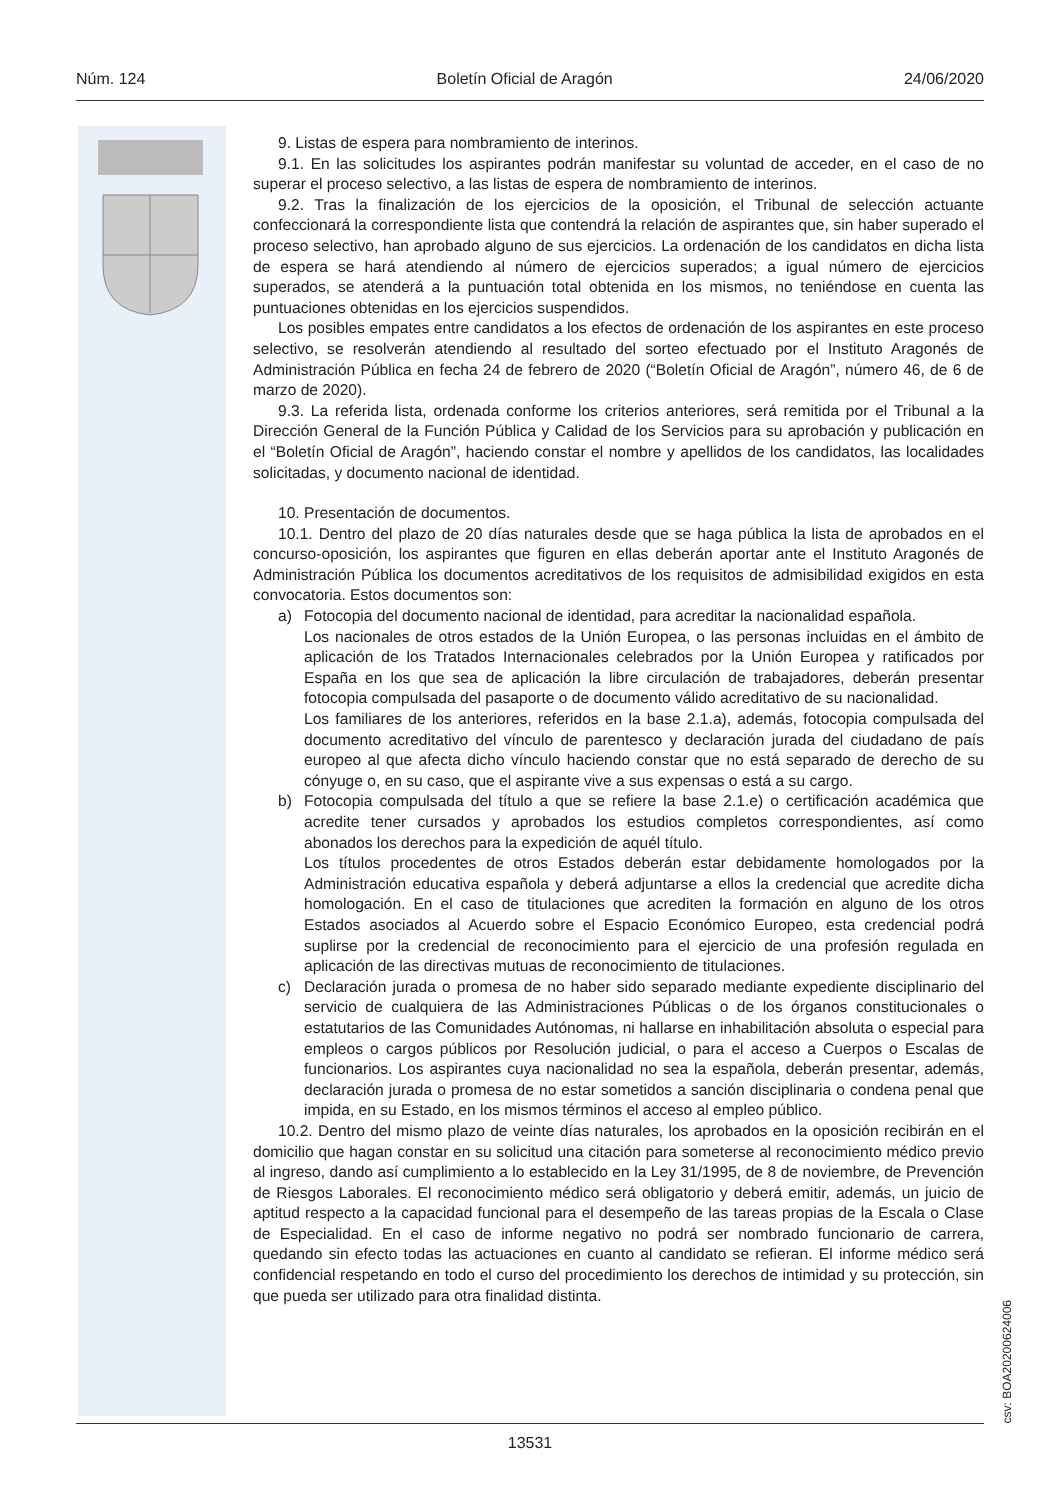Núm. 124 Boletín Oficial de Aragón 24/06/2020
9. Listas de espera para nombramiento de interinos.
9.1. En las solicitudes los aspirantes podrán manifestar su voluntad de acceder, en el caso de no superar el proceso selectivo, a las listas de espera de nombramiento de interinos.
9.2. Tras la finalización de los ejercicios de la oposición, el Tribunal de selección actuante confeccionará la correspondiente lista que contendrá la relación de aspirantes que, sin haber superado el proceso selectivo, han aprobado alguno de sus ejercicios. La ordenación de los candidatos en dicha lista de espera se hará atendiendo al número de ejercicios superados; a igual número de ejercicios superados, se atenderá a la puntuación total obtenida en los mismos, no teniéndose en cuenta las puntuaciones obtenidas en los ejercicios suspendidos.
Los posibles empates entre candidatos a los efectos de ordenación de los aspirantes en este proceso selectivo, se resolverán atendiendo al resultado del sorteo efectuado por el Instituto Aragonés de Administración Pública en fecha 24 de febrero de 2020 (“Boletín Oficial de Aragón”, número 46, de 6 de marzo de 2020).
9.3. La referida lista, ordenada conforme los criterios anteriores, será remitida por el Tribunal a la Dirección General de la Función Pública y Calidad de los Servicios para su aprobación y publicación en el “Boletín Oficial de Aragón”, haciendo constar el nombre y apellidos de los candidatos, las localidades solicitadas, y documento nacional de identidad.
10. Presentación de documentos.
10.1. Dentro del plazo de 20 días naturales desde que se haga pública la lista de aprobados en el concurso-oposición, los aspirantes que figuren en ellas deberán aportar ante el Instituto Aragonés de Administración Pública los documentos acreditativos de los requisitos de admisibilidad exigidos en esta convocatoria. Estos documentos son:
a) Fotocopia del documento nacional de identidad, para acreditar la nacionalidad española.
Los nacionales de otros estados de la Unión Europea, o las personas incluidas en el ámbito de aplicación de los Tratados Internacionales celebrados por la Unión Europea y ratificados por España en los que sea de aplicación la libre circulación de trabajadores, deberán presentar fotocopia compulsada del pasaporte o de documento válido acreditativo de su nacionalidad.
Los familiares de los anteriores, referidos en la base 2.1.a), además, fotocopia compulsada del documento acreditativo del vínculo de parentesco y declaración jurada del ciudadano de país europeo al que afecta dicho vínculo haciendo constar que no está separado de derecho de su cónyuge o, en su caso, que el aspirante vive a sus expensas o está a su cargo.
b) Fotocopia compulsada del título a que se refiere la base 2.1.e) o certificación académica que acredite tener cursados y aprobados los estudios completos correspondientes, así como abonados los derechos para la expedición de aquél título.
Los títulos procedentes de otros Estados deberán estar debidamente homologados por la Administración educativa española y deberá adjuntarse a ellos la credencial que acredite dicha homologación. En el caso de titulaciones que acrediten la formación en alguno de los otros Estados asociados al Acuerdo sobre el Espacio Económico Europeo, esta credencial podrá suplirse por la credencial de reconocimiento para el ejercicio de una profesión regulada en aplicación de las directivas mutuas de reconocimiento de titulaciones.
c) Declaración jurada o promesa de no haber sido separado mediante expediente disciplinario del servicio de cualquiera de las Administraciones Públicas o de los órganos constitucionales o estatutarios de las Comunidades Autónomas, ni hallarse en inhabilitación absoluta o especial para empleos o cargos públicos por Resolución judicial, o para el acceso a Cuerpos o Escalas de funcionarios. Los aspirantes cuya nacionalidad no sea la española, deberán presentar, además, declaración jurada o promesa de no estar sometidos a sanción disciplinaria o condena penal que impida, en su Estado, en los mismos términos el acceso al empleo público.
10.2. Dentro del mismo plazo de veinte días naturales, los aprobados en la oposición recibirán en el domicilio que hagan constar en su solicitud una citación para someterse al reconocimiento médico previo al ingreso, dando así cumplimiento a lo establecido en la Ley 31/1995, de 8 de noviembre, de Prevención de Riesgos Laborales. El reconocimiento médico será obligatorio y deberá emitir, además, un juicio de aptitud respecto a la capacidad funcional para el desempeño de las tareas propias de la Escala o Clase de Especialidad. En el caso de informe negativo no podrá ser nombrado funcionario de carrera, quedando sin efecto todas las actuaciones en cuanto al candidato se refieran. El informe médico será confidencial respetando en todo el curso del procedimiento los derechos de intimidad y su protección, sin que pueda ser utilizado para otra finalidad distinta.
csv: BOA20200624006
13531